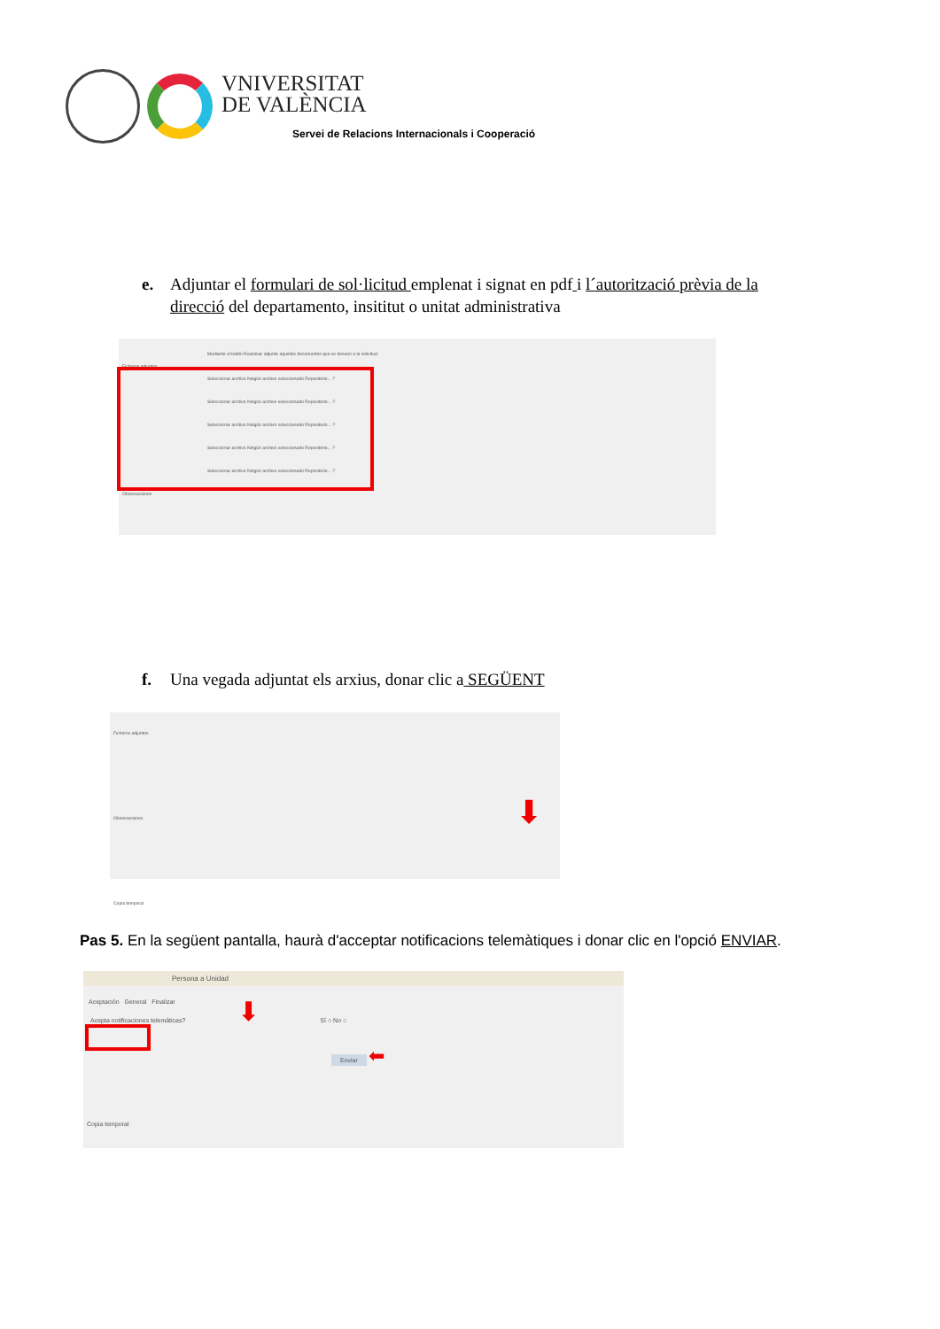VNIVERSITAT
DE VALÈNCIA
Servei de Relacions Internacionals i Cooperació
e. Adjuntar el formulari de sol·licitud emplenat i signat en pdf i l´autorització prèvia de la
direcció del departamento, insititut o unitat administrativa
Mediante el botón Examinar adjunte aquellos documentos que se deseen a la solicitud.
Ficheros adjuntos
Seleccionar archivo Ningún archivo seleccionado Repositorio... ?
Seleccionar archivo Ningún archivo seleccionado Repositorio... ?
Seleccionar archivo Ningún archivo seleccionado Repositorio... ?
Seleccionar archivo Ningún archivo seleccionado Repositorio... ?
Seleccionar archivo Ningún archivo seleccionado Repositorio... ?
Observaciones
f. Una vegada adjuntat els arxius, donar clic a SEGÜENT
Ficheros adjuntos
Observaciones
Copia temporal
⬇
Pas 5. En la següent pantalla, haurà d'acceptar notificacions telemàtiques i donar clic en l'opció ENVIAR.
Persona a Unidad
Aceptación General Finalizar
Acepta notificaciones telemáticas? Sí ○ No ○
Enviar ⬅
Copia temporal
⬇